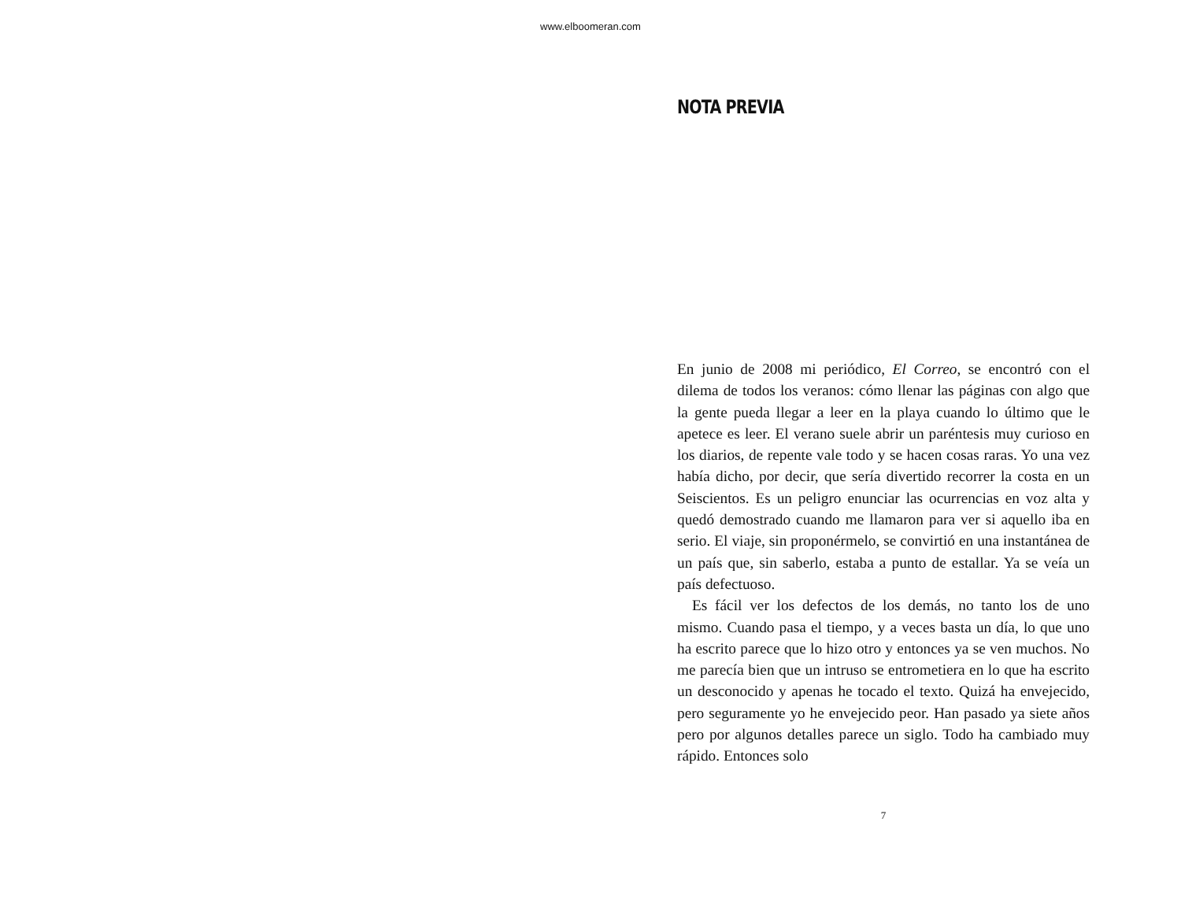www.elboomeran.com
NOTA PREVIA
En junio de 2008 mi periódico, El Correo, se encontró con el dilema de todos los veranos: cómo llenar las páginas con algo que la gente pueda llegar a leer en la playa cuando lo último que le apetece es leer. El verano suele abrir un paréntesis muy curioso en los diarios, de repente vale todo y se hacen cosas raras. Yo una vez había dicho, por decir, que sería divertido recorrer la costa en un Seiscientos. Es un peligro enunciar las ocurrencias en voz alta y quedó demostrado cuando me llamaron para ver si aquello iba en serio. El viaje, sin proponérmelo, se convirtió en una instantánea de un país que, sin saberlo, estaba a punto de estallar. Ya se veía un país defectuoso.
Es fácil ver los defectos de los demás, no tanto los de uno mismo. Cuando pasa el tiempo, y a veces basta un día, lo que uno ha escrito parece que lo hizo otro y entonces ya se ven muchos. No me parecía bien que un intruso se entrometiera en lo que ha escrito un desconocido y apenas he tocado el texto. Quizá ha envejecido, pero seguramente yo he envejecido peor. Han pasado ya siete años pero por algunos detalles parece un siglo. Todo ha cambiado muy rápido. Entonces solo
7